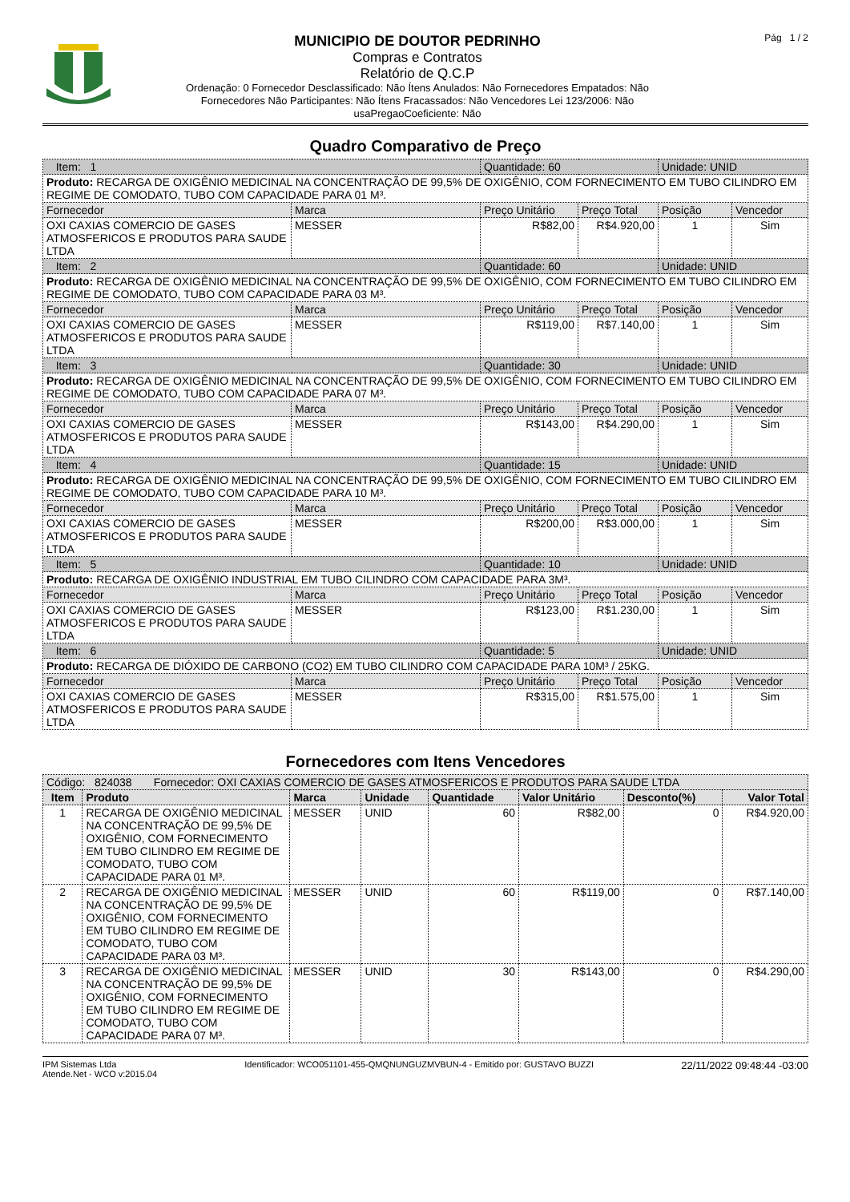MUNICIPIO DE DOUTOR PEDRINHO
Compras e Contratos
Relatório de Q.C.P
Ordenação: 0 Fornecedor Desclassificado: Não Ítens Anulados: Não Fornecedores Empatados: Não
Fornecedores Não Participantes: Não Ítens Fracassados: Não Vencedores Lei 123/2006: Não
usaPregaoCoeficiente: Não
Pág 1 / 2
Quadro Comparativo de Preço
| Item: 1 | | Quantidade: 60 | | Unidade: UNID | |
| Produto: RECARGA DE OXIGÊNIO MEDICINAL NA CONCENTRAÇÃO DE 99,5% DE OXIGÊNIO, COM FORNECIMENTO EM TUBO CILINDRO EM REGIME DE COMODATO, TUBO COM CAPACIDADE PARA 01 M³. | | | | | |
| Fornecedor | Marca | Preço Unitário | Preço Total | Posição | Vencedor |
| OXI CAXIAS COMERCIO DE GASES ATMOSFERICOS E PRODUTOS PARA SAUDE LTDA | MESSER | R$82,00 | R$4.920,00 | 1 | Sim |
| Item: 2 | | Quantidade: 60 | | Unidade: UNID | |
| Produto: RECARGA DE OXIGÊNIO MEDICINAL NA CONCENTRAÇÃO DE 99,5% DE OXIGÊNIO, COM FORNECIMENTO EM TUBO CILINDRO EM REGIME DE COMODATO, TUBO COM CAPACIDADE PARA 03 M³. | | | | | |
| Fornecedor | Marca | Preço Unitário | Preço Total | Posição | Vencedor |
| OXI CAXIAS COMERCIO DE GASES ATMOSFERICOS E PRODUTOS PARA SAUDE LTDA | MESSER | R$119,00 | R$7.140,00 | 1 | Sim |
| Item: 3 | | Quantidade: 30 | | Unidade: UNID | |
| Produto: RECARGA DE OXIGÊNIO MEDICINAL NA CONCENTRAÇÃO DE 99,5% DE OXIGÊNIO, COM FORNECIMENTO EM TUBO CILINDRO EM REGIME DE COMODATO, TUBO COM CAPACIDADE PARA 07 M³. | | | | | |
| Fornecedor | Marca | Preço Unitário | Preço Total | Posição | Vencedor |
| OXI CAXIAS COMERCIO DE GASES ATMOSFERICOS E PRODUTOS PARA SAUDE LTDA | MESSER | R$143,00 | R$4.290,00 | 1 | Sim |
| Item: 4 | | Quantidade: 15 | | Unidade: UNID | |
| Produto: RECARGA DE OXIGÊNIO MEDICINAL NA CONCENTRAÇÃO DE 99,5% DE OXIGÊNIO, COM FORNECIMENTO EM TUBO CILINDRO EM REGIME DE COMODATO, TUBO COM CAPACIDADE PARA 10 M³. | | | | | |
| Fornecedor | Marca | Preço Unitário | Preço Total | Posição | Vencedor |
| OXI CAXIAS COMERCIO DE GASES ATMOSFERICOS E PRODUTOS PARA SAUDE LTDA | MESSER | R$200,00 | R$3.000,00 | 1 | Sim |
| Item: 5 | | Quantidade: 10 | | Unidade: UNID | |
| Produto: RECARGA DE OXIGÊNIO INDUSTRIAL EM TUBO CILINDRO COM CAPACIDADE PARA 3M³. | | | | | |
| Fornecedor | Marca | Preço Unitário | Preço Total | Posição | Vencedor |
| OXI CAXIAS COMERCIO DE GASES ATMOSFERICOS E PRODUTOS PARA SAUDE LTDA | MESSER | R$123,00 | R$1.230,00 | 1 | Sim |
| Item: 6 | | Quantidade: 5 | | Unidade: UNID | |
| Produto: RECARGA DE DIÓXIDO DE CARBONO (CO2) EM TUBO CILINDRO COM CAPACIDADE PARA 10M³ / 25KG. | | | | | |
| Fornecedor | Marca | Preço Unitário | Preço Total | Posição | Vencedor |
| OXI CAXIAS COMERCIO DE GASES ATMOSFERICOS E PRODUTOS PARA SAUDE LTDA | MESSER | R$315,00 | R$1.575,00 | 1 | Sim |
Fornecedores com Itens Vencedores
| Código: 824038 Fornecedor: OXI CAXIAS COMERCIO DE GASES ATMOSFERICOS E PRODUTOS PARA SAUDE LTDA | | | | | | | |
| Item | Produto | Marca | Unidade | Quantidade | Valor Unitário | Desconto(%) | Valor Total |
| 1 | RECARGA DE OXIGÊNIO MEDICINAL NA CONCENTRAÇÃO DE 99,5% DE OXIGÊNIO, COM FORNECIMENTO EM TUBO CILINDRO EM REGIME DE COMODATO, TUBO COM CAPACIDADE PARA 01 M³. | MESSER | UNID | 60 | R$82,00 | 0 | R$4.920,00 |
| 2 | RECARGA DE OXIGÊNIO MEDICINAL NA CONCENTRAÇÃO DE 99,5% DE OXIGÊNIO, COM FORNECIMENTO EM TUBO CILINDRO EM REGIME DE COMODATO, TUBO COM CAPACIDADE PARA 03 M³. | MESSER | UNID | 60 | R$119,00 | 0 | R$7.140,00 |
| 3 | RECARGA DE OXIGÊNIO MEDICINAL NA CONCENTRAÇÃO DE 99,5% DE OXIGÊNIO, COM FORNECIMENTO EM TUBO CILINDRO EM REGIME DE COMODATO, TUBO COM CAPACIDADE PARA 07 M³. | MESSER | UNID | 30 | R$143,00 | 0 | R$4.290,00 |
IPM Sistemas Ltda
Atende.Net - WCO v:2015.04
Identificador: WCO051101-455-QMQNUNGUZMVBUN-4 - Emitido por: GUSTAVO BUZZI
22/11/2022 09:48:44 -03:00